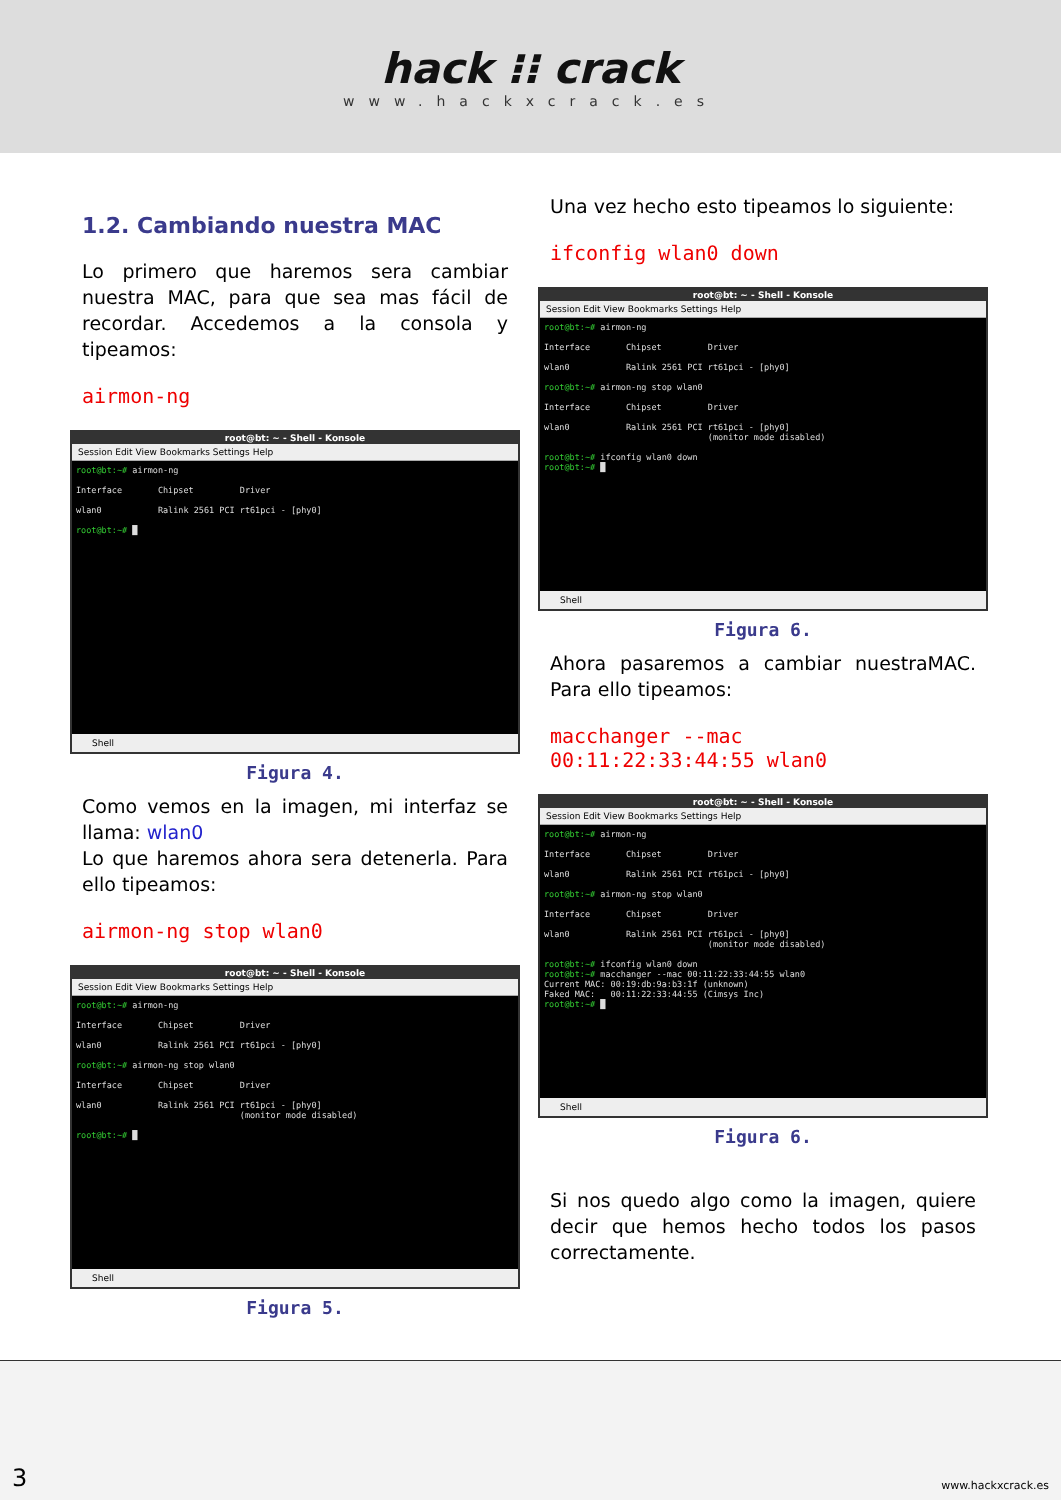hack ⁝⁝ crack
www.hackxcrack.es
1.2. Cambiando nuestra MAC
Lo primero que haremos sera cambiar nuestra MAC, para que sea mas fácil de recordar. Accedemos a la consola y tipeamos:
airmon-ng
root@bt: ~ - Shell - Konsole
Session Edit View Bookmarks Settings Help
root@bt:~# airmon-ng Interface Chipset Driver wlan0 Ralink 2561 PCI rt61pci - [phy0] root@bt:~# █
Shell
Figura 4.
Como vemos en la imagen, mi interfaz se llama: wlan0
Lo que haremos ahora sera detenerla. Para ello tipeamos:
airmon-ng stop wlan0
root@bt: ~ - Shell - Konsole
Session Edit View Bookmarks Settings Help
root@bt:~# airmon-ng Interface Chipset Driver wlan0 Ralink 2561 PCI rt61pci - [phy0] root@bt:~# airmon-ng stop wlan0 Interface Chipset Driver wlan0 Ralink 2561 PCI rt61pci - [phy0] (monitor mode disabled) root@bt:~# █
Shell
Figura 5.
Una vez hecho esto tipeamos lo siguiente:
ifconfig wlan0 down
root@bt: ~ - Shell - Konsole
Session Edit View Bookmarks Settings Help
root@bt:~# airmon-ng Interface Chipset Driver wlan0 Ralink 2561 PCI rt61pci - [phy0] root@bt:~# airmon-ng stop wlan0 Interface Chipset Driver wlan0 Ralink 2561 PCI rt61pci - [phy0] (monitor mode disabled) root@bt:~# ifconfig wlan0 down root@bt:~# █
Shell
Figura 6.
Ahora pasaremos a cambiar nuestraMAC. Para ello tipeamos:
macchanger --mac
00:11:22:33:44:55 wlan0
root@bt: ~ - Shell - Konsole
Session Edit View Bookmarks Settings Help
root@bt:~# airmon-ng Interface Chipset Driver wlan0 Ralink 2561 PCI rt61pci - [phy0] root@bt:~# airmon-ng stop wlan0 Interface Chipset Driver wlan0 Ralink 2561 PCI rt61pci - [phy0] (monitor mode disabled) root@bt:~# ifconfig wlan0 down root@bt:~# macchanger --mac 00:11:22:33:44:55 wlan0 Current MAC: 00:19:db:9a:b3:1f (unknown) Faked MAC: 00:11:22:33:44:55 (Cimsys Inc) root@bt:~# █
Shell
Figura 6.
Si nos quedo algo como la imagen, quiere decir que hemos hecho todos los pasos correctamente.
3 www.hackxcrack.es